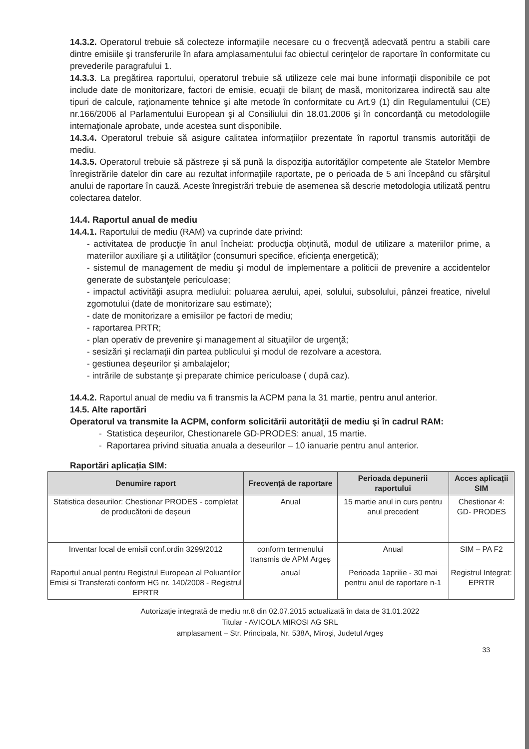14.3.2. Operatorul trebuie să colecteze informaţiile necesare cu o frecvenţă adecvată pentru a stabili care dintre emisiile şi transferurile în afara amplasamentului fac obiectul cerinţelor de raportare în conformitate cu prevederile paragrafului 1.
14.3.3. La pregătirea raportului, operatorul trebuie să utilizeze cele mai bune informaţii disponibile ce pot include date de monitorizare, factori de emisie, ecuaţii de bilanţ de masă, monitorizarea indirectă sau alte tipuri de calcule, raţionamente tehnice şi alte metode în conformitate cu Art.9 (1) din Regulamentului (CE) nr.166/2006 al Parlamentului European şi al Consiliului din 18.01.2006 şi în concordanţă cu metodologiile internaţionale aprobate, unde acestea sunt disponibile.
14.3.4. Operatorul trebuie să asigure calitatea informaţiilor prezentate în raportul transmis autorităţii de mediu.
14.3.5. Operatorul trebuie să păstreze şi să pună la dispoziţia autorităţilor competente ale Statelor Membre înregistrările datelor din care au rezultat informaţiile raportate, pe o perioada de 5 ani începând cu sfârşitul anului de raportare în cauză. Aceste înregistrări trebuie de asemenea să descrie metodologia utilizată pentru colectarea datelor.
14.4. Raportul anual de mediu
14.4.1. Raportului de mediu (RAM) va cuprinde date privind:
- activitatea de producţie în anul încheiat: producţia obţinută, modul de utilizare a materiilor prime, a materiilor auxiliare şi a utilităţilor (consumuri specifice, eficienţa energetică);
- sistemul de management de mediu şi modul de implementare a politicii de prevenire a accidentelor generate de substanţele periculoase;
- impactul activităţii asupra mediului: poluarea aerului, apei, solului, subsolului, pânzei freatice, nivelul zgomotului (date de monitorizare sau estimate);
- date de monitorizare a emisiilor pe factori de mediu;
- raportarea PRTR;
- plan operativ de prevenire şi management al situaţiilor de urgenţă;
- sesizări şi reclamaţii din partea publicului şi modul de rezolvare a acestora.
- gestiunea deşeurilor şi ambalajelor;
- intrările de substanţe şi preparate chimice periculoase ( după caz).
14.4.2. Raportul anual de mediu va fi transmis la ACPM pana la 31 martie, pentru anul anterior.
14.5. Alte raportări
Operatorul va transmite la ACPM, conform solicitării autorităţii de mediu şi în cadrul RAM:
- Statistica deșeurilor, Chestionarele GD-PRODES: anual, 15 martie.
- Raportarea privind situatia anuala a deseurilor – 10 ianuarie pentru anul anterior.
Raportări aplicația SIM:
| Denumire raport | Frecvență de raportare | Perioada depunerii raportului | Acces aplicații SIM |
| --- | --- | --- | --- |
| Statistica deseurilor: Chestionar PRODES - completat de producătorii de deșeuri | Anual | 15 martie anul in curs pentru anul precedent | Chestionar 4: GD- PRODES |
| Inventar local de emisii conf.ordin 3299/2012 | conform termenului transmis de APM Argeș | Anual | SIM – PA F2 |
| Raportul anual pentru Registrul European al Poluantilor Emisi si Transferati conform HG nr. 140/2008 - Registrul EPRTR | anual | Perioada 1aprilie - 30 mai pentru anul de raportare n-1 | Registrul Integrat: EPRTR |
Autorizaţie integrată de mediu nr.8 din 02.07.2015 actualizată în data de 31.01.2022
Titular - AVICOLA MIROSI AG SRL
amplasament – Str. Principala, Nr. 538A, Miroşi, Judetul Argeş
33